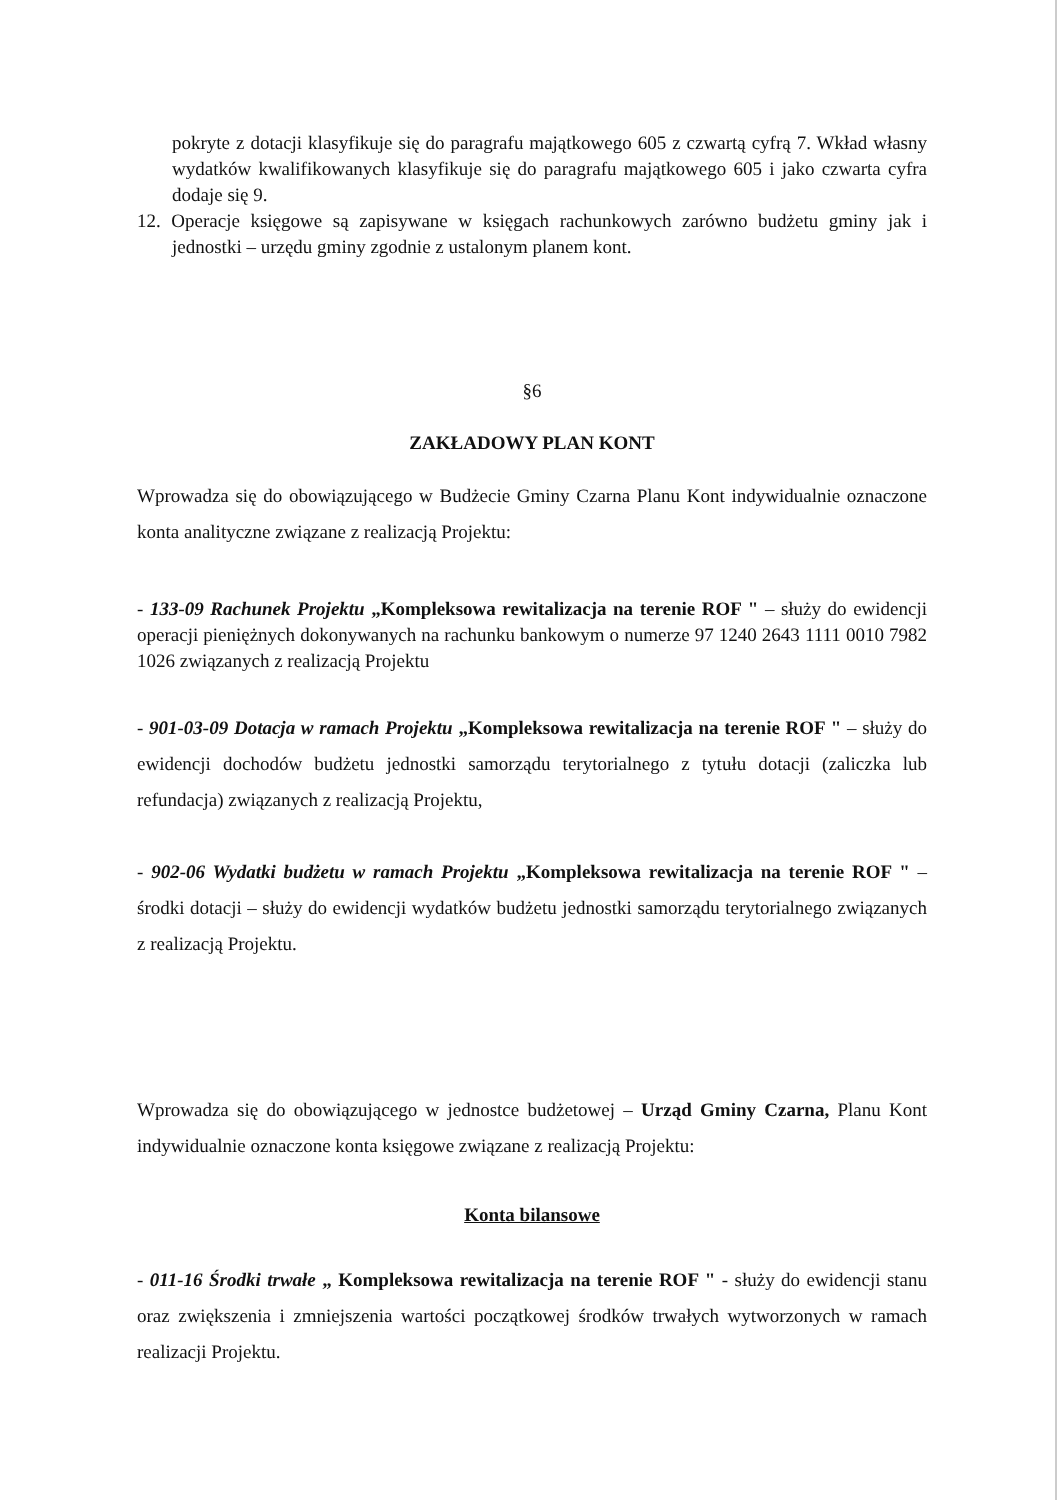pokryte z dotacji klasyfikuje się do paragrafu majątkowego 605 z czwartą cyfrą 7. Wkład własny wydatków kwalifikowanych klasyfikuje się do paragrafu majątkowego 605 i jako czwarta cyfra dodaje się 9.
12. Operacje księgowe są zapisywane w księgach rachunkowych zarówno budżetu gminy jak i jednostki – urzędu gminy zgodnie z ustalonym planem kont.
§6
ZAKŁADOWY PLAN KONT
Wprowadza się do obowiązującego w Budżecie Gminy Czarna Planu Kont indywidualnie oznaczone konta analityczne związane z realizacją Projektu:
- 133-09 Rachunek Projektu „Kompleksowa rewitalizacja na terenie ROF " – służy do ewidencji operacji pieniężnych dokonywanych na rachunku bankowym o numerze 97 1240 2643 1111 0010 7982 1026 związanych z realizacją Projektu
- 901-03-09 Dotacja w ramach Projektu „Kompleksowa rewitalizacja na terenie ROF " – służy do ewidencji dochodów budżetu jednostki samorządu terytorialnego z tytułu dotacji (zaliczka lub refundacja) związanych z realizacją Projektu,
- 902-06 Wydatki budżetu w ramach Projektu „Kompleksowa rewitalizacja na terenie ROF " – środki dotacji – służy do ewidencji wydatków budżetu jednostki samorządu terytorialnego związanych z realizacją Projektu.
Wprowadza się do obowiązującego w jednostce budżetowej – Urząd Gminy Czarna, Planu Kont indywidualnie oznaczone konta księgowe związane z realizacją Projektu:
Konta bilansowe
- 011-16 Środki trwałe „ Kompleksowa rewitalizacja na terenie ROF " - służy do ewidencji stanu oraz zwiększenia i zmniejszenia wartości początkowej środków trwałych wytworzonych w ramach realizacji Projektu.